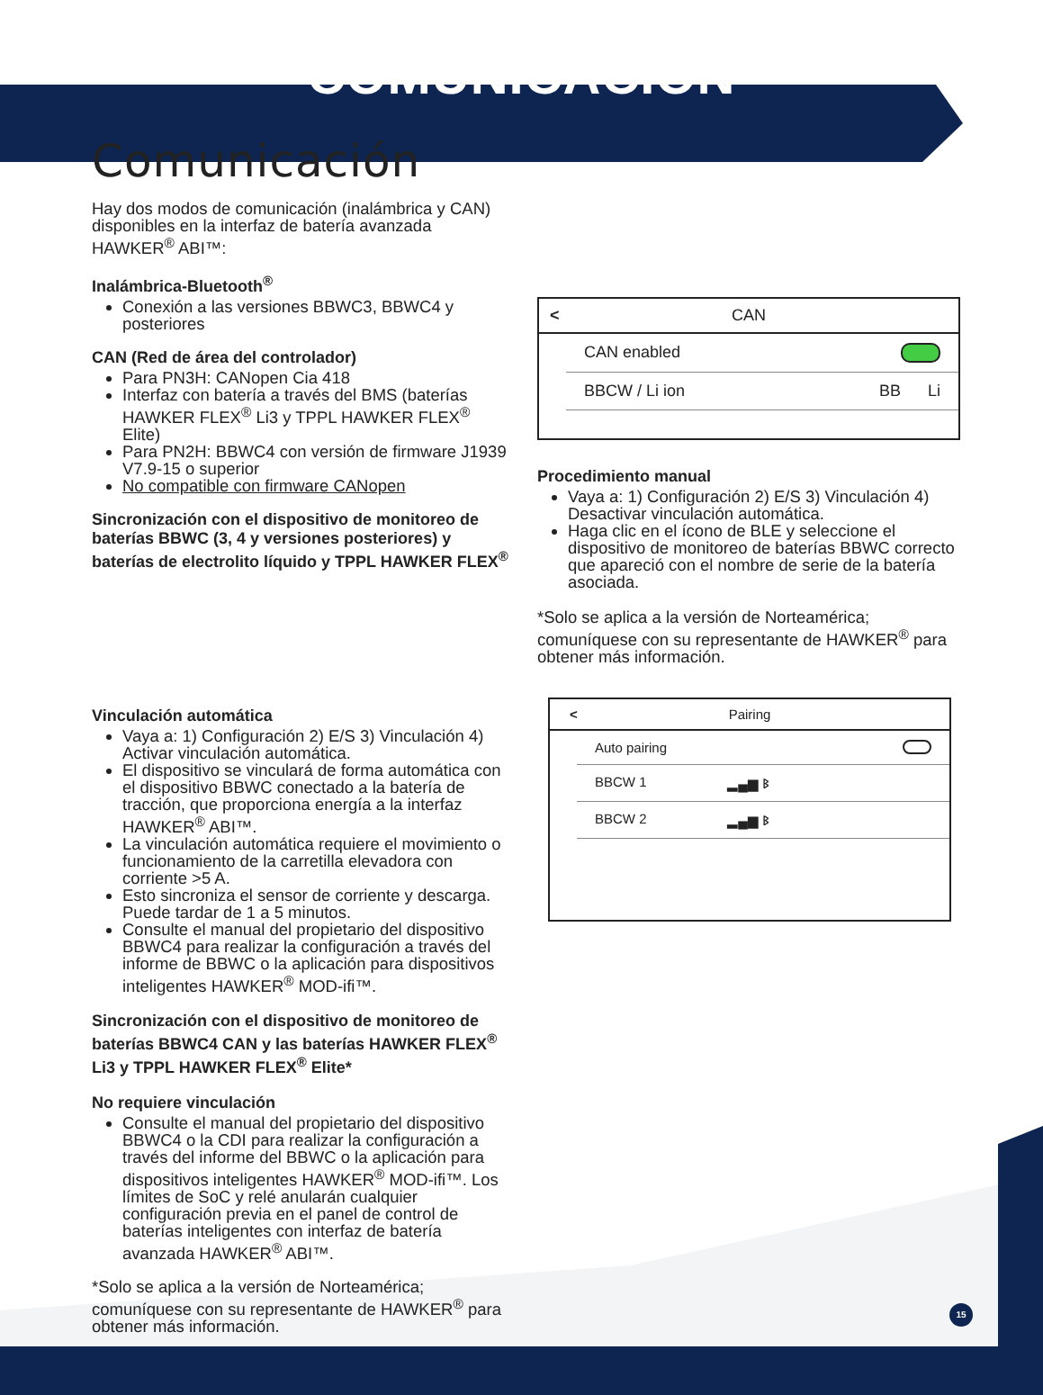COMUNICACIÓN
Comunicación
Hay dos modos de comunicación (inalámbrica y CAN) disponibles en la interfaz de batería avanzada HAWKER<sup>®</sup> ABI™:
Inalámbrica-Bluetooth<sup>®</sup>
Conexión a las versiones BBWC3, BBWC4 y posteriores
CAN (Red de área del controlador)
Para PN3H: CANopen Cia 418
Interfaz con batería a través del BMS (baterías HAWKER FLEX<sup>®</sup> Li3 y TPPL HAWKER FLEX<sup>®</sup> Elite)
Para PN2H: BBWC4 con versión de firmware J1939 V7.9-15 o superior
No compatible con firmware CANopen
Sincronización con el dispositivo de monitoreo de baterías BBWC (3, 4 y versiones posteriores) y baterías de electrolito líquido y TPPL HAWKER FLEX<sup>®</sup>
Vinculación automática
Vaya a: 1) Configuración 2) E/S 3) Vinculación 4) Activar vinculación automática.
El dispositivo se vinculará de forma automática con el dispositivo BBWC conectado a la batería de tracción, que proporciona energía a la interfaz HAWKER<sup>®</sup> ABI™.
La vinculación automática requiere el movimiento o funcionamiento de la carretilla elevadora con corriente >5 A.
Esto sincroniza el sensor de corriente y descarga. Puede tardar de 1 a 5 minutos.
Consulte el manual del propietario del dispositivo BBWC4 para realizar la configuración a través del informe de BBWC o la aplicación para dispositivos inteligentes HAWKER<sup>®</sup> MOD-ifi™.
Sincronización con el dispositivo de monitoreo de baterías BBWC4 CAN y las baterías HAWKER FLEX<sup>®</sup> Li3 y TPPL HAWKER FLEX<sup>®</sup> Elite*
No requiere vinculación
Consulte el manual del propietario del dispositivo BBWC4 o la CDI para realizar la configuración a través del informe del BBWC o la aplicación para dispositivos inteligentes HAWKER<sup>®</sup> MOD-ifi™. Los límites de SoC y relé anularán cualquier configuración previa en el panel de control de baterías inteligentes con interfaz de batería avanzada HAWKER<sup>®</sup> ABI™.
*Solo se aplica a la versión de Norteamérica; comuníquese con su representante de HAWKER<sup>®</sup> para obtener más información.
< CAN
CAN enabled
BBCW / Li ion BB Li
Procedimiento manual
Vaya a: 1) Configuración 2) E/S 3) Vinculación 4) Desactivar vinculación automática.
Haga clic en el ícono de BLE y seleccione el dispositivo de monitoreo de baterías BBWC correcto que apareció con el nombre de serie de la batería asociada.
*Solo se aplica a la versión de Norteamérica; comuníquese con su representante de HAWKER<sup>®</sup> para obtener más información.
< Pairing
Auto pairing
BBCW 1 ▂▄▆ ᛒ
BBCW 2 ▂▄▆ ᛒ
15